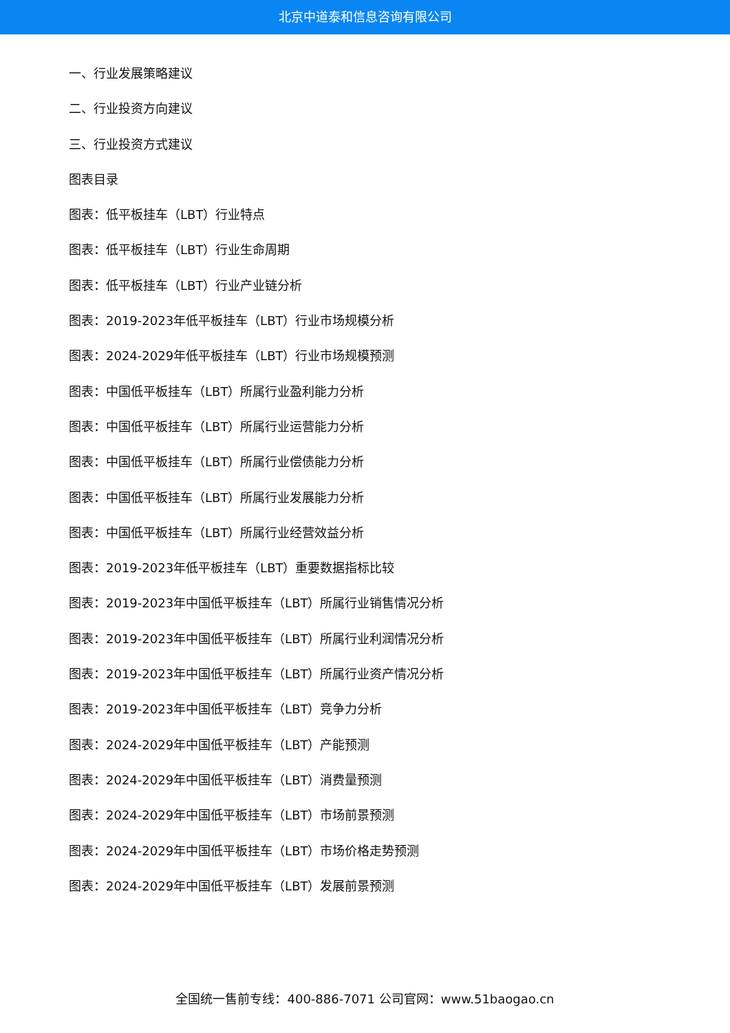北京中道泰和信息咨询有限公司
一、行业发展策略建议
二、行业投资方向建议
三、行业投资方式建议
图表目录
图表：低平板挂车（LBT）行业特点
图表：低平板挂车（LBT）行业生命周期
图表：低平板挂车（LBT）行业产业链分析
图表：2019-2023年低平板挂车（LBT）行业市场规模分析
图表：2024-2029年低平板挂车（LBT）行业市场规模预测
图表：中国低平板挂车（LBT）所属行业盈利能力分析
图表：中国低平板挂车（LBT）所属行业运营能力分析
图表：中国低平板挂车（LBT）所属行业偿债能力分析
图表：中国低平板挂车（LBT）所属行业发展能力分析
图表：中国低平板挂车（LBT）所属行业经营效益分析
图表：2019-2023年低平板挂车（LBT）重要数据指标比较
图表：2019-2023年中国低平板挂车（LBT）所属行业销售情况分析
图表：2019-2023年中国低平板挂车（LBT）所属行业利润情况分析
图表：2019-2023年中国低平板挂车（LBT）所属行业资产情况分析
图表：2019-2023年中国低平板挂车（LBT）竞争力分析
图表：2024-2029年中国低平板挂车（LBT）产能预测
图表：2024-2029年中国低平板挂车（LBT）消费量预测
图表：2024-2029年中国低平板挂车（LBT）市场前景预测
图表：2024-2029年中国低平板挂车（LBT）市场价格走势预测
图表：2024-2029年中国低平板挂车（LBT）发展前景预测
全国统一售前专线：400-886-7071 公司官网：www.51baogao.cn